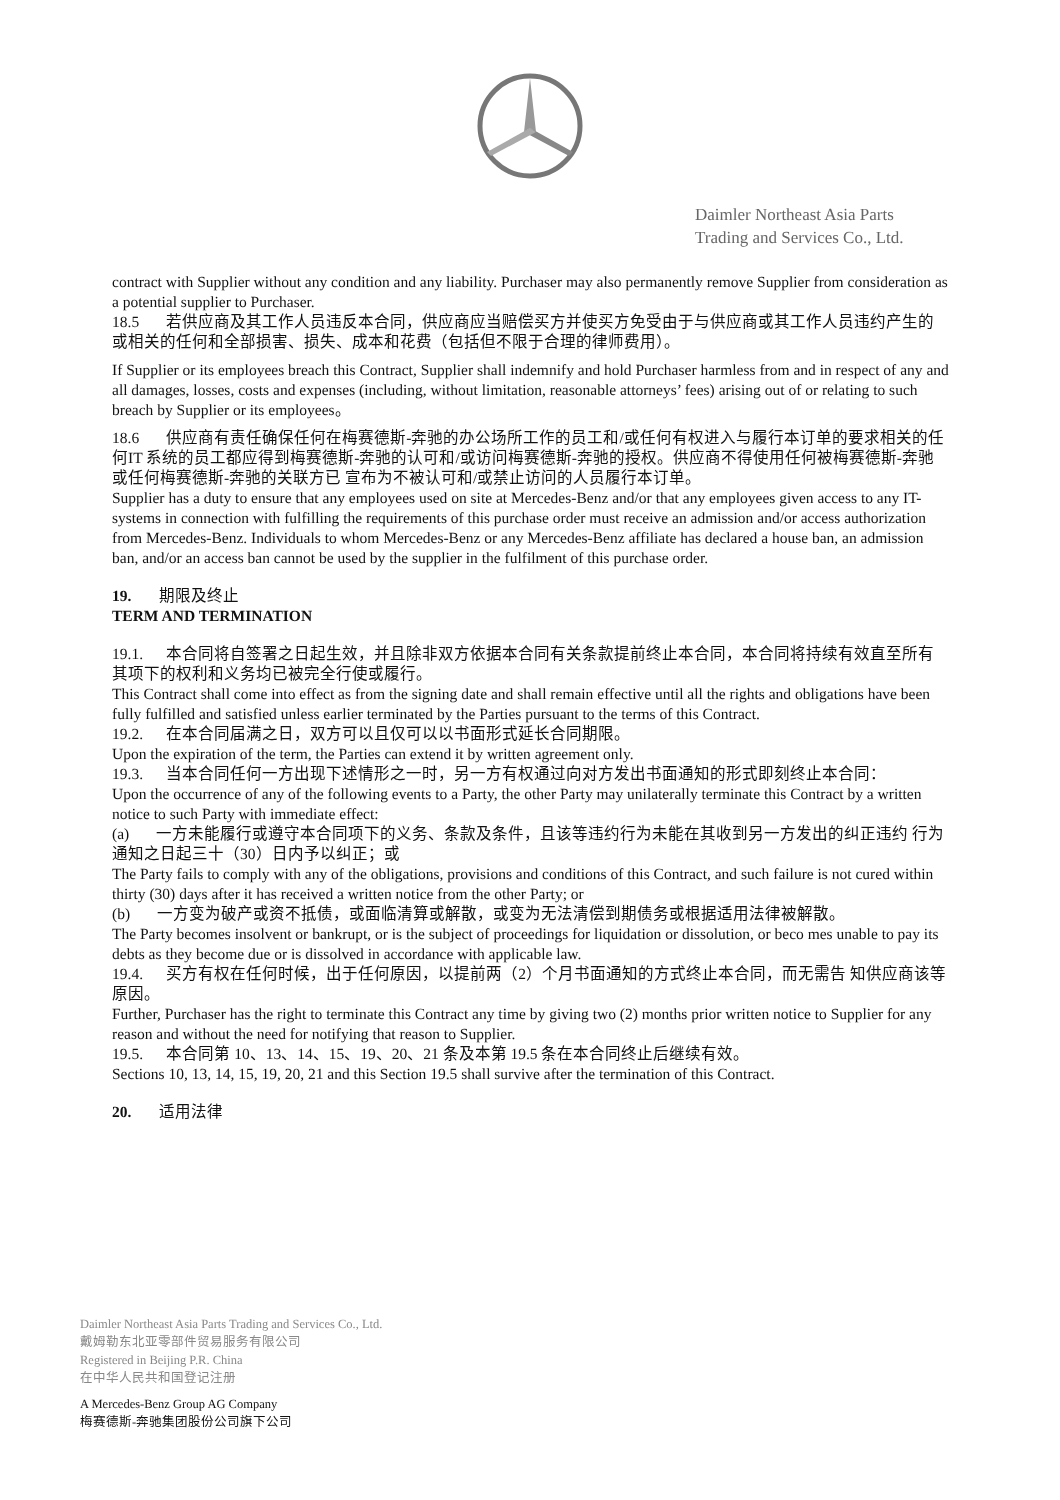Daimler Northeast Asia Parts
Trading and Services Co., Ltd.
contract with Supplier without any condition and any liability. Purchaser may also permanently remove Supplier from consideration as a potential supplier to Purchaser.
18.5 若供应商及其工作人员违反本合同，供应商应当赔偿买方并使买方免受由于与供应商或其工作人员违约产生的或相关的任何和全部损害、损失、成本和花费（包括但不限于合理的律师费用）。
If Supplier or its employees breach this Contract, Supplier shall indemnify and hold Purchaser harmless from and in respect of any and all damages, losses, costs and expenses (including, without limitation, reasonable attorneys’ fees) arising out of or relating to such breach by Supplier or its employees。
18.6 供应商有责任确保任何在梅赛德斯-奔驰的办公场所工作的员工和/或任何有权进入与履行本订单的要求相关的任何IT 系统的员工都应得到梅赛德斯-奔驰的认可和/或访问梅赛德斯-奔驰的授权。供应商不得使用任何被梅赛德斯-奔驰或任何梅赛德斯-奔驰的关联方已 宣布为不被认可和/或禁止访问的人员履行本订单。
Supplier has a duty to ensure that any employees used on site at Mercedes-Benz and/or that any employees given access to any IT- systems in connection with fulfilling the requirements of this purchase order must receive an admission and/or access authorization from Mercedes-Benz. Individuals to whom Mercedes-Benz or any Mercedes-Benz affiliate has declared a house ban, an admission ban, and/or an access ban cannot be used by the supplier in the fulfilment of this purchase order.
19. 期限及终止
TERM AND TERMINATION
19.1. 本合同将自签署之日起生效，并且除非双方依据本合同有关条款提前终止本合同，本合同将持续有效直至所有其项下的权利和义务均已被完全行使或履行。
This Contract shall come into effect as from the signing date and shall remain effective until all the rights and obligations have been fully fulfilled and satisfied unless earlier terminated by the Parties pursuant to the terms of this Contract.
19.2. 在本合同届满之日，双方可以且仅可以以书面形式延长合同期限。
Upon the expiration of the term, the Parties can extend it by written agreement only.
19.3. 当本合同任何一方出现下述情形之一时，另一方有权通过向对方发出书面通知的形式即刻终止本合同：
Upon the occurrence of any of the following events to a Party, the other Party may unilaterally terminate this Contract by a written notice to such Party with immediate effect:
(a) 一方未能履行或遵守本合同项下的义务、条款及条件，且该等违约行为未能在其收到另一方发出的纠正违约 行为通知之日起三十（30）日内予以纠正；或
The Party fails to comply with any of the obligations, provisions and conditions of this Contract, and such failure is not cured within thirty (30) days after it has received a written notice from the other Party; or
(b) 一方变为破产或资不抵债，或面临清算或解散，或变为无法清偿到期债务或根据适用法律被解散。
The Party becomes insolvent or bankrupt, or is the subject of proceedings for liquidation or dissolution, or beco mes unable to pay its debts as they become due or is dissolved in accordance with applicable law.
19.4. 买方有权在任何时候，出于任何原因，以提前两（2）个月书面通知的方式终止本合同，而无需告 知供应商该等原因。
Further, Purchaser has the right to terminate this Contract any time by giving two (2) months prior written notice to Supplier for any reason and without the need for notifying that reason to Supplier.
19.5. 本合同第 10、13、14、15、19、20、21 条及本第 19.5 条在本合同终止后继续有效。
Sections 10, 13, 14, 15, 19, 20, 21 and this Section 19.5 shall survive after the termination of this Contract.
20. 适用法律
Daimler Northeast Asia Parts Trading and Services Co., Ltd.
戴姆勒东北亚零部件贸易服务有限公司
Registered in Beijing P.R. China
在中华人民共和国登记注册
A Mercedes-Benz Group AG Company
梅赛德斯-奔驰集团股份公司旗下公司